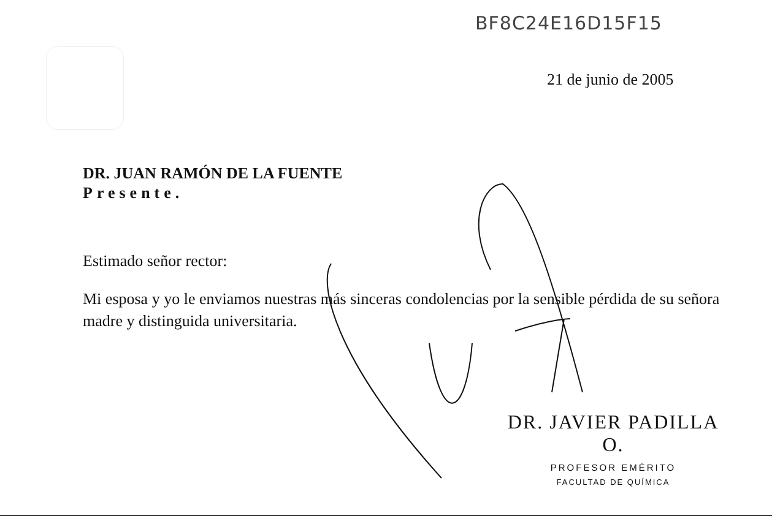BF8C24E16D15F15
21 de junio de 2005
DR. JUAN RAMÓN DE LA FUENTE
Presente.
Estimado señor rector:
Mi esposa y yo le enviamos nuestras más sinceras condolencias por la sensible pérdida de su señora madre y distinguida universitaria.
DR. JAVIER PADILLA O.
PROFESOR EMÉRITO
FACULTAD DE QUÍMICA